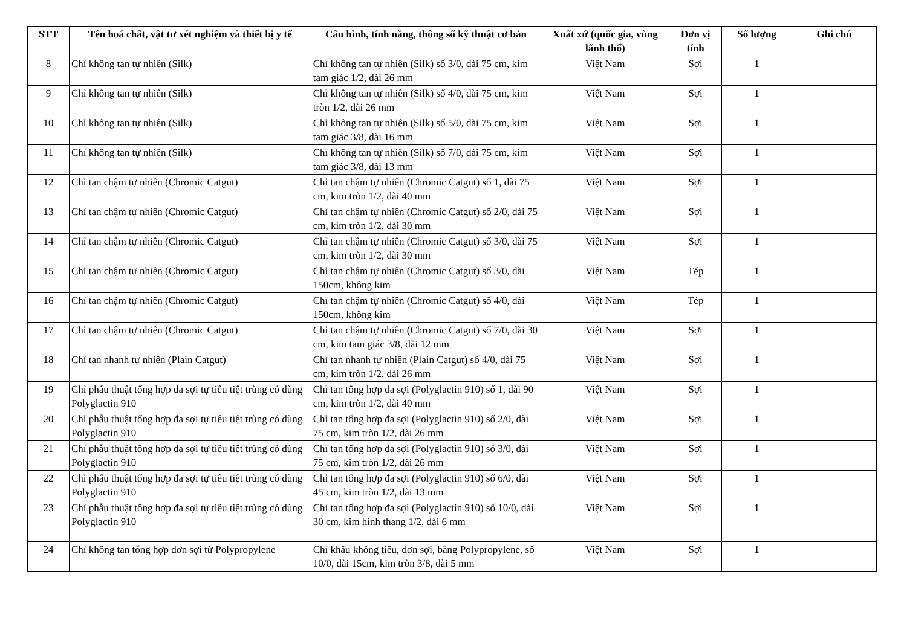| STT | Tên hoá chất, vật tư xét nghiệm và thiết bị y tế | Cấu hình, tính năng, thông số kỹ thuật cơ bản | Xuất xứ (quốc gia, vùng lãnh thổ) | Đơn vị tính | Số lượng | Ghi chú |
| --- | --- | --- | --- | --- | --- | --- |
| 8 | Chỉ không tan tự nhiên (Silk) | Chỉ không tan tự nhiên (Silk) số 3/0, dài 75 cm, kim tam giác 1/2, dài 26 mm | Việt Nam | Sợi | 1 | |
| 9 | Chỉ không tan tự nhiên (Silk) | Chỉ không tan tự nhiên (Silk) số 4/0, dài 75 cm, kim tròn 1/2, dài 26 mm | Việt Nam | Sợi | 1 | |
| 10 | Chỉ không tan tự nhiên (Silk) | Chỉ không tan tự nhiên (Silk) số 5/0, dài 75 cm, kim tam giác 3/8, dài 16 mm | Việt Nam | Sợi | 1 | |
| 11 | Chỉ không tan tự nhiên (Silk) | Chỉ không tan tự nhiên (Silk) số 7/0, dài 75 cm, kim tam giác 3/8, dài 13 mm | Việt Nam | Sợi | 1 | |
| 12 | Chỉ tan chậm tự nhiên (Chromic Catgut) | Chỉ tan chậm tự nhiên (Chromic Catgut) số 1, dài 75 cm, kim tròn 1/2, dài 40 mm | Việt Nam | Sợi | 1 | |
| 13 | Chỉ tan chậm tự nhiên (Chromic Catgut) | Chỉ tan chậm tự nhiên (Chromic Catgut) số 2/0, dài 75 cm, kim tròn 1/2, dài 30 mm | Việt Nam | Sợi | 1 | |
| 14 | Chỉ tan chậm tự nhiên (Chromic Catgut) | Chỉ tan chậm tự nhiên (Chromic Catgut) số 3/0, dài 75 cm, kim tròn 1/2, dài 30 mm | Việt Nam | Sợi | 1 | |
| 15 | Chỉ tan chậm tự nhiên (Chromic Catgut) | Chỉ tan chậm tự nhiên (Chromic Catgut) số 3/0, dài 150cm, không kim | Việt Nam | Tép | 1 | |
| 16 | Chỉ tan chậm tự nhiên (Chromic Catgut) | Chỉ tan chậm tự nhiên (Chromic Catgut) số 4/0, dài 150cm, không kim | Việt Nam | Tép | 1 | |
| 17 | Chỉ tan chậm tự nhiên (Chromic Catgut) | Chỉ tan chậm tự nhiên (Chromic Catgut) số 7/0, dài 30 cm, kim tam giác 3/8, dài 12 mm | Việt Nam | Sợi | 1 | |
| 18 | Chỉ tan nhanh tự nhiên (Plain Catgut) | Chỉ tan nhanh tự nhiên (Plain Catgut) số 4/0, dài 75 cm, kim tròn 1/2, dài 26 mm | Việt Nam | Sợi | 1 | |
| 19 | Chỉ phẫu thuật tổng hợp đa sợi tự tiêu tiệt trùng có dùng Polyglactin 910 | Chỉ tan tổng hợp đa sợi (Polyglactin 910) số 1, dài 90 cm, kim tròn 1/2, dài 40 mm | Việt Nam | Sợi | 1 | |
| 20 | Chỉ phẫu thuật tổng hợp đa sợi tự tiêu tiệt trùng có dùng Polyglactin 910 | Chỉ tan tổng hợp đa sợi (Polyglactin 910) số 2/0, dài 75 cm, kim tròn 1/2, dài 26 mm | Việt Nam | Sợi | 1 | |
| 21 | Chỉ phẫu thuật tổng hợp đa sợi tự tiêu tiệt trùng có dùng Polyglactin 910 | Chỉ tan tổng hợp đa sợi (Polyglactin 910) số 3/0, dài 75 cm, kim tròn 1/2, dài 26 mm | Việt Nam | Sợi | 1 | |
| 22 | Chỉ phẫu thuật tổng hợp đa sợi tự tiêu tiệt trùng có dùng Polyglactin 910 | Chỉ tan tổng hợp đa sợi (Polyglactin 910) số 6/0, dài 45 cm, kim tròn 1/2, dài 13 mm | Việt Nam | Sợi | 1 | |
| 23 | Chỉ phẫu thuật tổng hợp đa sợi tự tiêu tiệt trùng có dùng Polyglactin 910 | Chỉ tan tổng hợp đa sợi (Polyglactin 910) số 10/0, dài 30 cm, kim hình thang 1/2, dài 6 mm | Việt Nam | Sợi | 1 | |
| 24 | Chỉ không tan tổng hợp đơn sợi từ Polypropylene | Chỉ khâu không tiêu, đơn sợi, bằng Polypropylene, số 10/0, dài 15cm, kim tròn 3/8, dài 5 mm | Việt Nam | Sợi | 1 | |